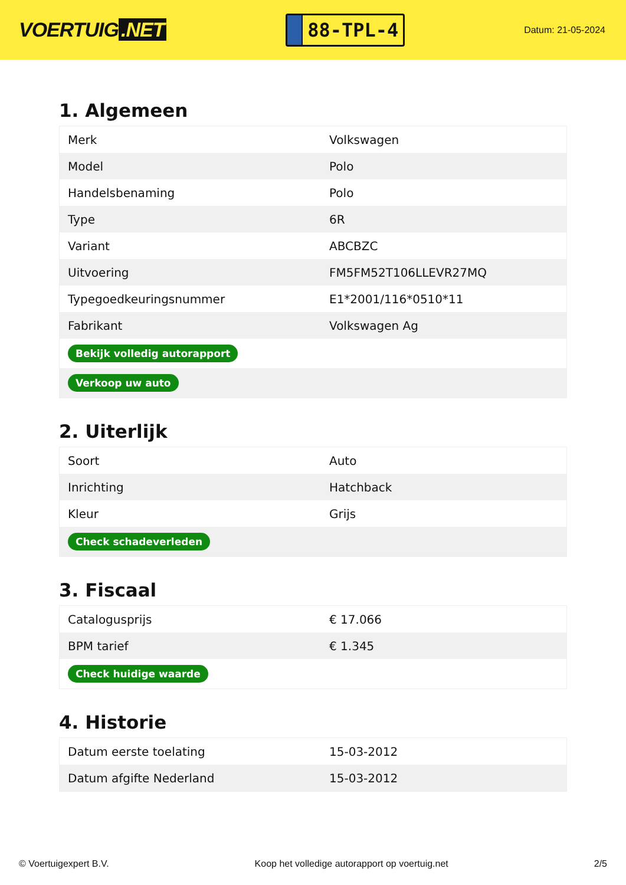VOERTUIG.NET
88-TPL-4
Datum: 21-05-2024
1. Algemeen
| Merk | Volkswagen |
| Model | Polo |
| Handelsbenaming | Polo |
| Type | 6R |
| Variant | ABCBZC |
| Uitvoering | FM5FM52T106LLEVR27MQ |
| Typegoedkeuringsnummer | E1*2001/116*0510*11 |
| Fabrikant | Volkswagen Ag |
| Bekijk volledig autorapport | |
| Verkoop uw auto | |
2. Uiterlijk
| Soort | Auto |
| Inrichting | Hatchback |
| Kleur | Grijs |
| Check schadeverleden | |
3. Fiscaal
| Catalogusprijs | € 17.066 |
| BPM tarief | € 1.345 |
| Check huidige waarde | |
4. Historie
| Datum eerste toelating | 15-03-2012 |
| Datum afgifte Nederland | 15-03-2012 |
© Voertuigexpert B.V. Koop het volledige autorapport op voertuig.net 2/5